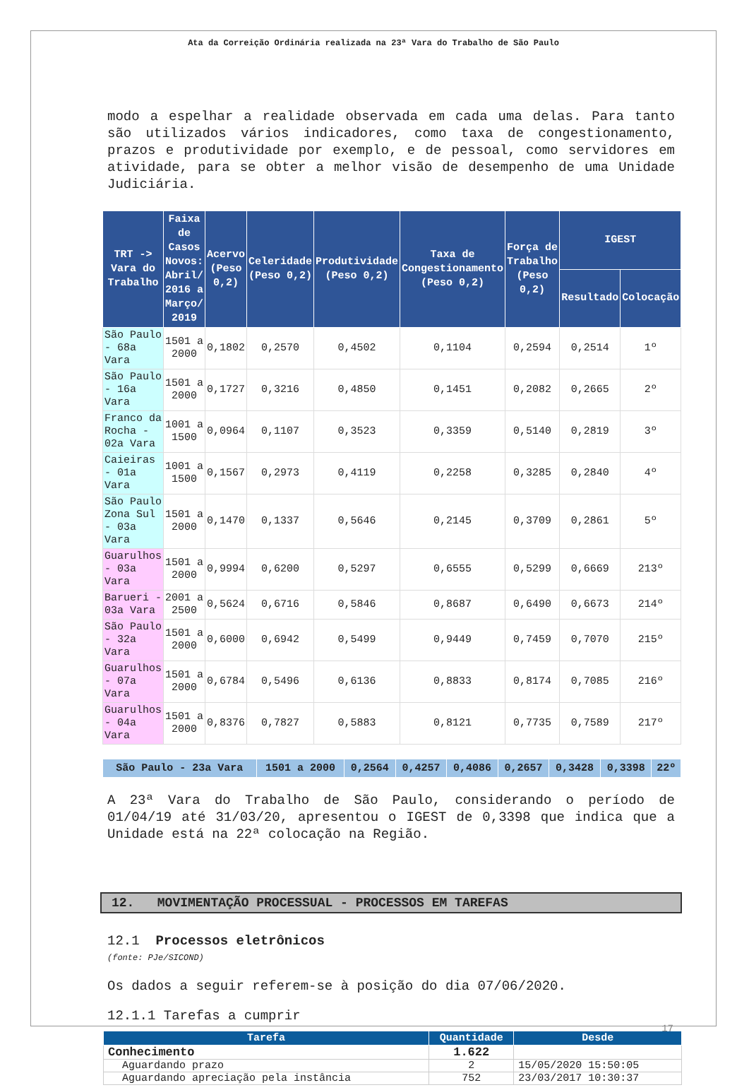Ata da Correição Ordinária realizada na 23ª Vara do Trabalho de São Paulo
modo a espelhar a realidade observada em cada uma delas. Para tanto são utilizados vários indicadores, como taxa de congestionamento, prazos e produtividade por exemplo, e de pessoal, como servidores em atividade, para se obter a melhor visão de desempenho de uma Unidade Judiciária.
| TRT -> Vara do Trabalho | Faixa de Casos Novos: Abril/ 2016 a Março/ 2019 | Acervo (Peso 0,2) | Celeridade (Peso 0,2) | Produtividade (Peso 0,2) | Taxa de Congestionamento (Peso 0,2) | Força de Trabalho (Peso 0,2) | IGEST | |
| --- | --- | --- | --- | --- | --- | --- | --- | --- |
| | | | | | | | Resultado | Colocação |
| São Paulo - 68a Vara | 1501 a 2000 | 0,1802 | 0,2570 | 0,4502 | 0,1104 | 0,2594 | 0,2514 | 1º |
| São Paulo - 16a Vara | 1501 a 2000 | 0,1727 | 0,3216 | 0,4850 | 0,1451 | 0,2082 | 0,2665 | 2º |
| Franco da Rocha - 02a Vara | 1001 a 1500 | 0,0964 | 0,1107 | 0,3523 | 0,3359 | 0,5140 | 0,2819 | 3º |
| Caieiras - 01a Vara | 1001 a 1500 | 0,1567 | 0,2973 | 0,4119 | 0,2258 | 0,3285 | 0,2840 | 4º |
| São Paulo Zona Sul - 03a Vara | 1501 a 2000 | 0,1470 | 0,1337 | 0,5646 | 0,2145 | 0,3709 | 0,2861 | 5º |
| Guarulhos - 03a Vara | 1501 a 2000 | 0,9994 | 0,6200 | 0,5297 | 0,6555 | 0,5299 | 0,6669 | 213º |
| Barueri - 03a Vara | 2001 a 2500 | 0,5624 | 0,6716 | 0,5846 | 0,8687 | 0,6490 | 0,6673 | 214º |
| São Paulo - 32a Vara | 1501 a 2000 | 0,6000 | 0,6942 | 0,5499 | 0,9449 | 0,7459 | 0,7070 | 215º |
| Guarulhos - 07a Vara | 1501 a 2000 | 0,6784 | 0,5496 | 0,6136 | 0,8833 | 0,8174 | 0,7085 | 216º |
| Guarulhos - 04a Vara | 1501 a 2000 | 0,8376 | 0,7827 | 0,5883 | 0,8121 | 0,7735 | 0,7589 | 217º |
| São Paulo - 23a Vara | 1501 a 2000 | 0,2564 | 0,4257 | 0,4086 | 0,2657 | 0,3428 | 0,3398 | 22º |
A 23ª Vara do Trabalho de São Paulo, considerando o período de 01/04/19 até 31/03/20, apresentou o IGEST de 0,3398 que indica que a Unidade está na 22ª colocação na Região.
12. MOVIMENTAÇÃO PROCESSUAL - PROCESSOS EM TAREFAS
12.1 Processos eletrônicos
(fonte: PJe/SICOND)
Os dados a seguir referem-se à posição do dia 07/06/2020.
12.1.1 Tarefas a cumprir
| Tarefa | Quantidade | Desde |
| --- | --- | --- |
| Conhecimento | 1.622 | |
| Aguardando prazo | 2 | 15/05/2020 15:50:05 |
| Aguardando apreciação pela instância | 752 | 23/03/2017 10:30:37 |
17